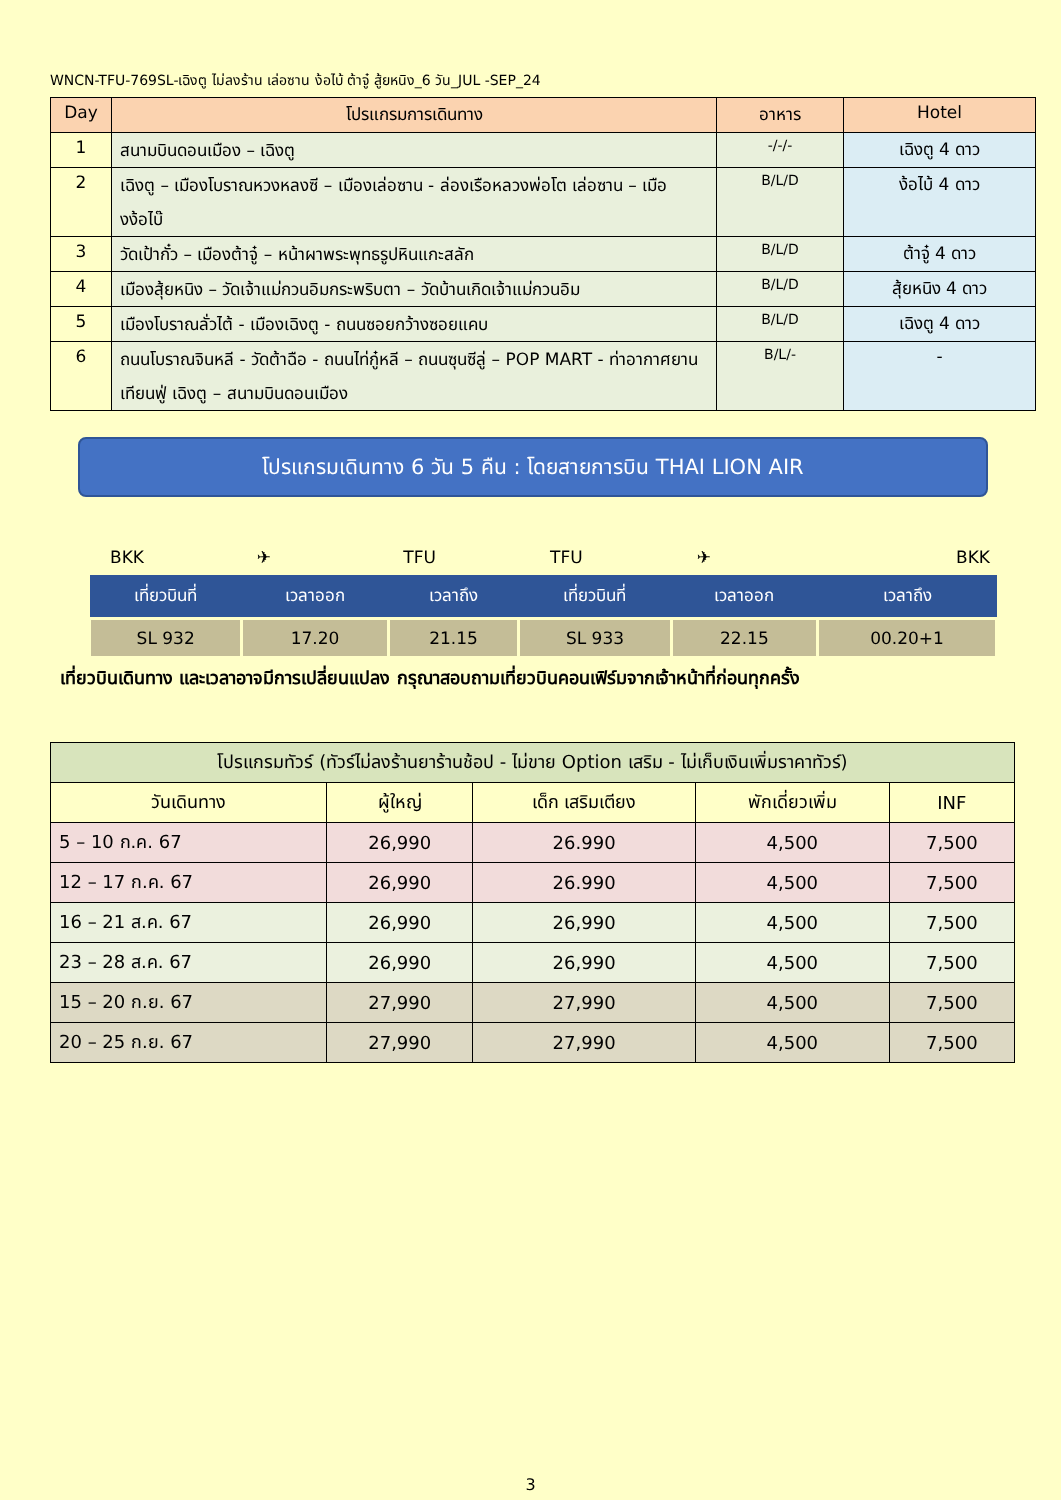WNCN-TFU-769SL-เฉิงตู ไม่ลงร้าน เล่อซาน ง้อไบ้ ต้าจู๋ สู้ยหนิง_6 วัน_JUL -SEP_24
| Day | โปรแกรมการเดินทาง | อาหาร | Hotel |
| --- | --- | --- | --- |
| 1 | สนามบินดอนเมือง – เฉิงตู | -/-/- | เฉิงตู 4 ดาว |
| 2 | เฉิงตู – เมืองโบราณหวงหลงซี – เมืองเล่อซาน - ล่องเรือหลวงพ่อโต เล่อซาน – เมืองง้อไบ๊ | B/L/D | ง้อไบ้ 4 ดาว |
| 3 | วัดเป้ากั๋ว – เมืองต้าจู๋ – หน้าผาพระพุทธรูปหินแกะสลัก | B/L/D | ต้าจู๋ 4 ดาว |
| 4 | เมืองสุ้ยหนิง – วัดเจ้าแม่กวนอิมกระพริบตา – วัดบ้านเกิดเจ้าแม่กวนอิม | B/L/D | สุ้ยหนิง 4 ดาว |
| 5 | เมืองโบราณลั่วไต้ - เมืองเฉิงตู - ถนนซอยกว้างซอยแคบ | B/L/D | เฉิงตู 4 ดาว |
| 6 | ถนนโบราณจินหลี - วัดต้าฉือ - ถนนไท่กู๋หลี – ถนนซุนซีลู่ – POP MART - ท่าอากาศยานเทียนฟู่ เฉิงตู – สนามบินดอนเมือง | B/L/- | - |
โปรแกรมเดินทาง 6 วัน 5 คืน : โดยสายการบิน THAI LION AIR
BKK ✈ TFU TFU ✈ BKK
| เที่ยวบินที่ | เวลาออก | เวลาถึง | เที่ยวบินที่ | เวลาออก | เวลาถึง |
| --- | --- | --- | --- | --- | --- |
| SL 932 | 17.20 | 21.15 | SL 933 | 22.15 | 00.20+1 |
เที่ยวบินเดินทาง และเวลาอาจมีการเปลี่ยนแปลง กรุณาสอบถามเที่ยวบินคอนเฟิร์มจากเจ้าหน้าที่ก่อนทุกครั้ง
| โปรแกรมทัวร์ (ทัวร์ไม่ลงร้านยาร้านช้อป - ไม่ขาย Option เสริม - ไม่เก็บเงินเพิ่มราคาทัวร์) | | | | |
| --- | --- | --- | --- | --- |
| วันเดินทาง | ผู้ใหญ่ | เด็ก เสริมเตียง | พักเดี่ยวเพิ่ม | INF |
| 5 – 10 ก.ค. 67 | 26,990 | 26.990 | 4,500 | 7,500 |
| 12 – 17 ก.ค. 67 | 26,990 | 26.990 | 4,500 | 7,500 |
| 16 – 21 ส.ค. 67 | 26,990 | 26,990 | 4,500 | 7,500 |
| 23 – 28 ส.ค. 67 | 26,990 | 26,990 | 4,500 | 7,500 |
| 15 – 20 ก.ย. 67 | 27,990 | 27,990 | 4,500 | 7,500 |
| 20 – 25 ก.ย. 67 | 27,990 | 27,990 | 4,500 | 7,500 |
3